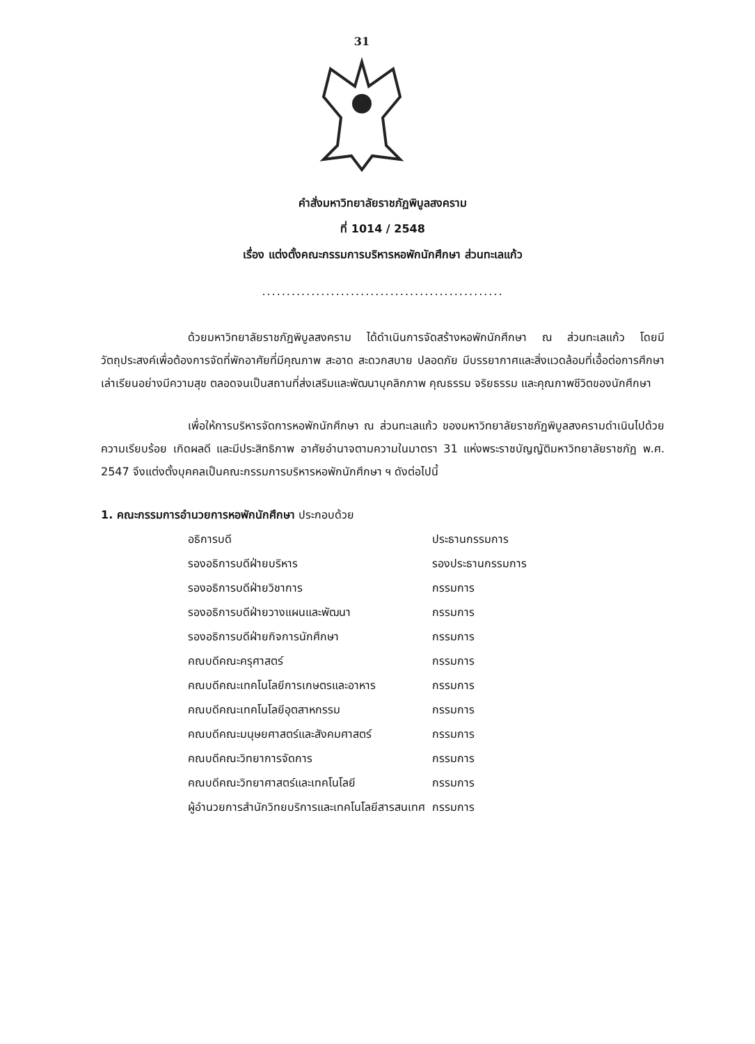31
คำสั่งมหาวิทยาลัยราชภัฏพิบูลสงคราม
ที่ 1014 / 2548
เรื่อง แต่งตั้งคณะกรรมการบริหารหอพักนักศึกษา ส่วนทะเลแก้ว
.................................................
ด้วยมหาวิทยาลัยราชภัฏพิบูลสงคราม ได้ดำเนินการจัดสร้างหอพักนักศึกษา ณ ส่วนทะเลแก้ว โดยมีวัตถุประสงค์เพื่อต้องการจัดที่พักอาศัยที่มีคุณภาพ สะอาด สะดวกสบาย ปลอดภัย มีบรรยากาศและสิ่งแวดล้อมที่เอื้อต่อการศึกษาเล่าเรียนอย่างมีความสุข ตลอดจนเป็นสถานที่ส่งเสริมและพัฒนาบุคลิกภาพ คุณธรรม จริยธรรม และคุณภาพชีวิตของนักศึกษา
เพื่อให้การบริหารจัดการหอพักนักศึกษา ณ ส่วนทะเลแก้ว ของมหาวิทยาลัยราชภัฏพิบูลสงครามดำเนินไปด้วยความเรียบร้อย เกิดผลดี และมีประสิทธิภาพ อาศัยอำนาจตามความในมาตรา 31 แห่งพระราชบัญญัติมหาวิทยาลัยราชภัฏ พ.ศ. 2547 จึงแต่งตั้งบุคคลเป็นคณะกรรมการบริหารหอพักนักศึกษา ฯ ดังต่อไปนี้
1. คณะกรรมการอำนวยการหอพักนักศึกษา ประกอบด้วย
| อธิการบดี | ประธานกรรมการ |
| รองอธิการบดีฝ่ายบริหาร | รองประธานกรรมการ |
| รองอธิการบดีฝ่ายวิชาการ | กรรมการ |
| รองอธิการบดีฝ่ายวางแผนและพัฒนา | กรรมการ |
| รองอธิการบดีฝ่ายกิจการนักศึกษา | กรรมการ |
| คณบดีคณะครุศาสตร์ | กรรมการ |
| คณบดีคณะเทคโนโลยีการเกษตรและอาหาร | กรรมการ |
| คณบดีคณะเทคโนโลยีอุตสาหกรรม | กรรมการ |
| คณบดีคณะมนุษยศาสตร์และสังคมศาสตร์ | กรรมการ |
| คณบดีคณะวิทยาการจัดการ | กรรมการ |
| คณบดีคณะวิทยาศาสตร์และเทคโนโลยี | กรรมการ |
| ผู้อำนวยการสำนักวิทยบริการและเทคโนโลยีสารสนเทศ | กรรมการ |